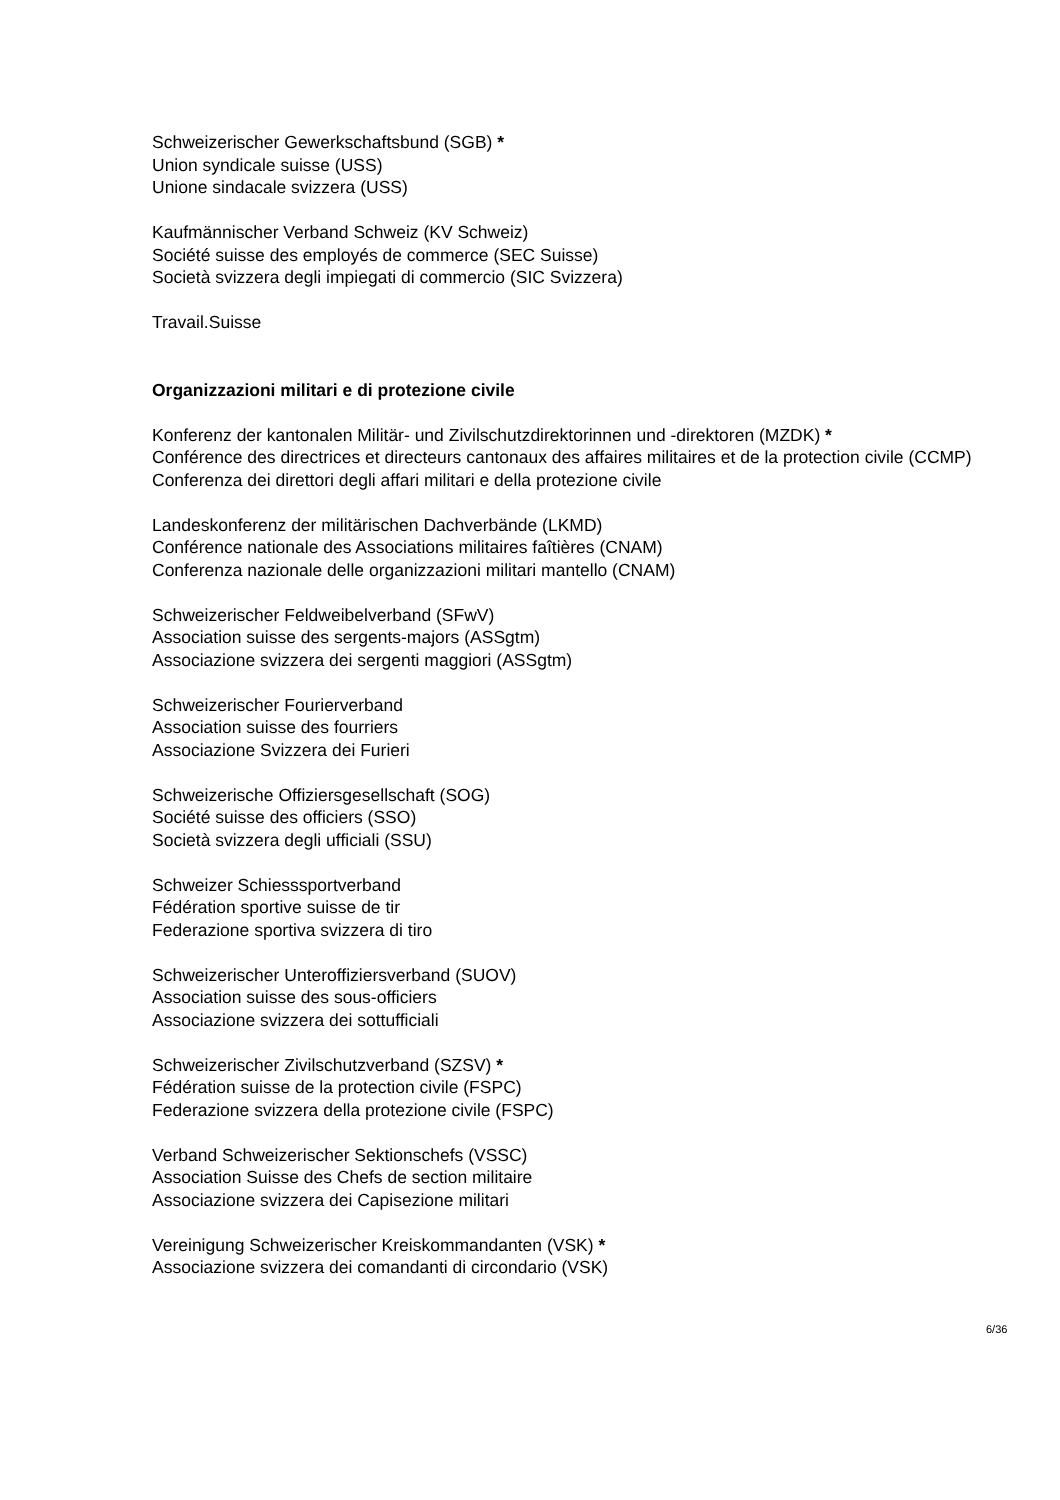Schweizerischer Gewerkschaftsbund (SGB) *
Union syndicale suisse (USS)
Unione sindacale svizzera (USS)
Kaufmännischer Verband Schweiz (KV Schweiz)
Société suisse des employés de commerce (SEC Suisse)
Società svizzera degli impiegati di commercio (SIC Svizzera)
Travail.Suisse
Organizzazioni militari e di protezione civile
Konferenz der kantonalen Militär- und Zivilschutzdirektorinnen und -direktoren (MZDK) *
Conférence des directrices et directeurs cantonaux des affaires militaires et de la protection civile (CCMP)
Conferenza dei direttori degli affari militari e della protezione civile
Landeskonferenz der militärischen Dachverbände (LKMD)
Conférence nationale des Associations militaires faîtières (CNAM)
Conferenza nazionale delle organizzazioni militari mantello (CNAM)
Schweizerischer Feldweibelverband (SFwV)
Association suisse des sergents-majors (ASSgtm)
Associazione svizzera dei sergenti maggiori (ASSgtm)
Schweizerischer Fourierverband
Association suisse des fourriers
Associazione Svizzera dei Furieri
Schweizerische Offiziersgesellschaft (SOG)
Société suisse des officiers (SSO)
Società svizzera degli ufficiali (SSU)
Schweizer Schiesssportverband
Fédération sportive suisse de tir
Federazione sportiva svizzera di tiro
Schweizerischer Unteroffiziersverband (SUOV)
Association suisse des sous-officiers
Associazione svizzera dei sottufficiali
Schweizerischer Zivilschutzverband (SZSV) *
Fédération suisse de la protection civile (FSPC)
Federazione svizzera della protezione civile (FSPC)
Verband Schweizerischer Sektionschefs (VSSC)
Association Suisse des Chefs de section militaire
Associazione svizzera dei Capisezione militari
Vereinigung Schweizerischer Kreiskommandanten (VSK) *
Associazione svizzera dei comandanti di circondario (VSK)
6/36